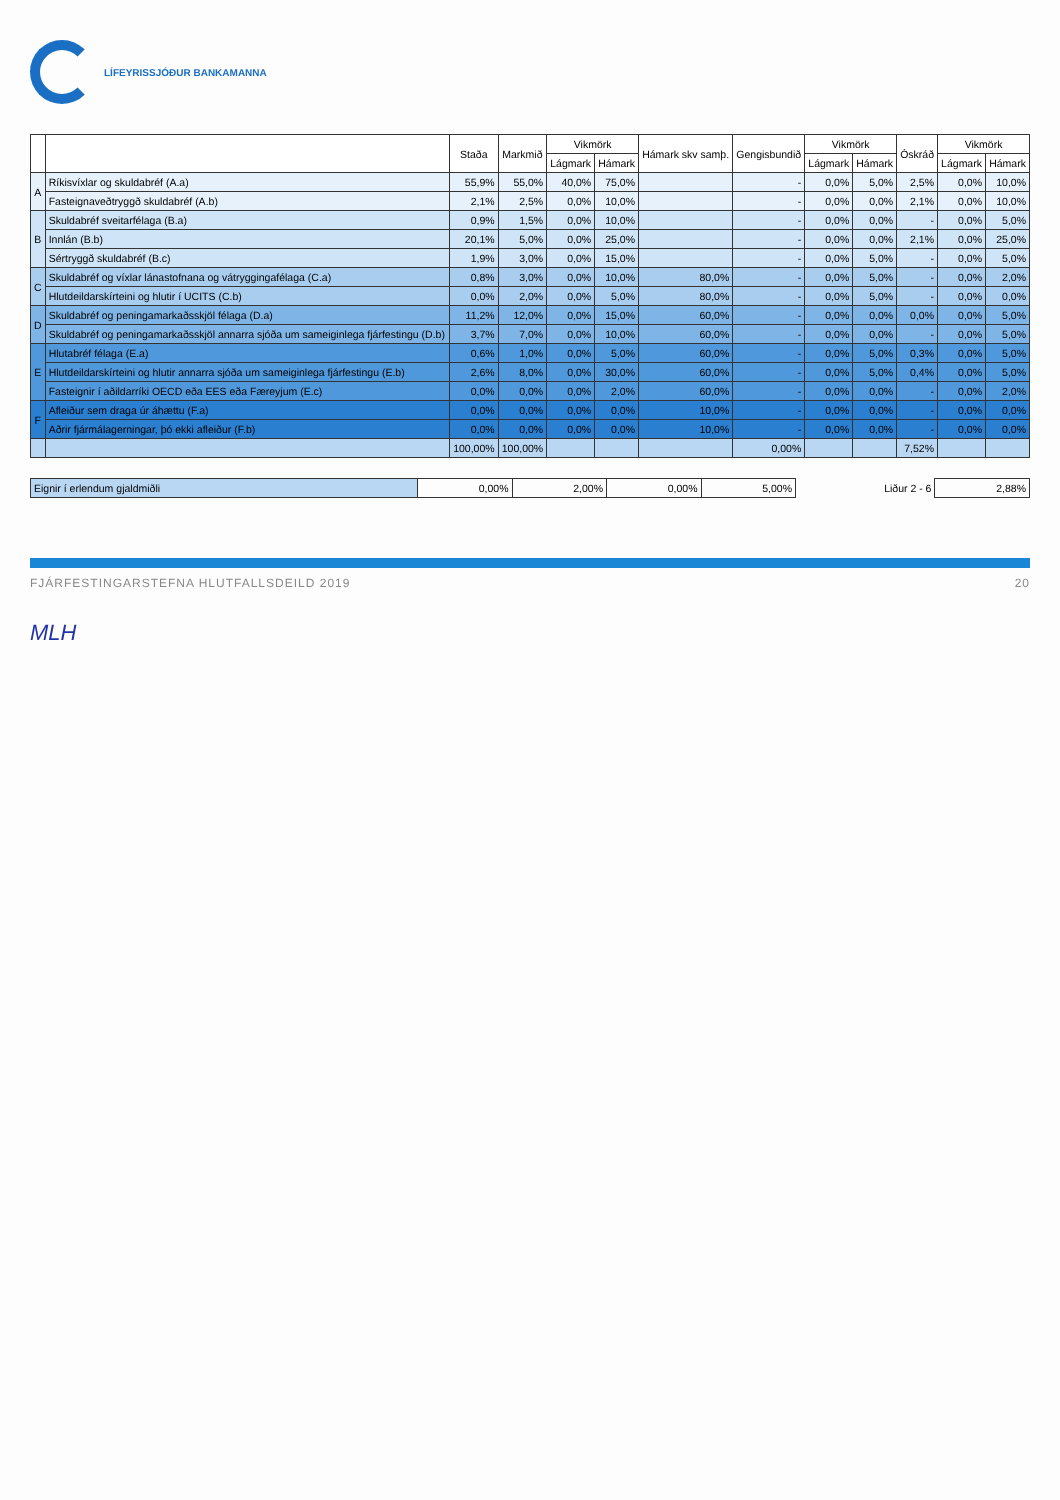LÍFEYRISSJÓÐUR BANKAMANNA
| | | Staða | Markmið | Vikmörk | | Hámark skv samþ. | Gengisbundið | Vikmörk | | Óskráð | Vikmörk | |
| --- | --- | --- | --- | --- | --- | --- | --- | --- | --- | --- | --- | --- |
| | | | | Lágmark | Hámark | | | Lágmark | Hámark | | Lágmark | Hámark |
| A | Ríkisvíxlar og skuldabréf (A.a) | 55,9% | 55,0% | 40,0% | 75,0% | | - | 0,0% | 5,0% | 2,5% | 0,0% | 10,0% |
| | Fasteignaveðtryggð skuldabréf (A.b) | 2,1% | 2,5% | 0,0% | 10,0% | | - | 0,0% | 0,0% | 2,1% | 0,0% | 10,0% |
| B | Skuldabréf sveitarfélaga (B.a) | 0,9% | 1,5% | 0,0% | 10,0% | | - | 0,0% | 0,0% | - | 0,0% | 5,0% |
| | Innlán (B.b) | 20,1% | 5,0% | 0,0% | 25,0% | | - | 0,0% | 0,0% | 2,1% | 0,0% | 25,0% |
| | Sértryggð skuldabréf (B.c) | 1,9% | 3,0% | 0,0% | 15,0% | | - | 0,0% | 5,0% | - | 0,0% | 5,0% |
| C | Skuldabréf og víxlar lánastofnana og vátryggingafélaga (C.a) | 0,8% | 3,0% | 0,0% | 10,0% | 80,0% | - | 0,0% | 5,0% | - | 0,0% | 2,0% |
| | Hlutdeildarskírteini og hlutir í UCITS (C.b) | 0,0% | 2,0% | 0,0% | 5,0% | 80,0% | - | 0,0% | 5,0% | - | 0,0% | 0,0% |
| D | Skuldabréf og peningamarkaðsskjöl félaga (D.a) | 11,2% | 12,0% | 0,0% | 15,0% | 60,0% | - | 0,0% | 0,0% | 0,0% | 0,0% | 5,0% |
| | Skuldabréf og peningamarkaðsskjöl annarra sjóða um sameiginlega fjárfestingu (D.b) | 3,7% | 7,0% | 0,0% | 10,0% | 60,0% | - | 0,0% | 0,0% | - | 0,0% | 5,0% |
| E | Hlutabréf félaga (E.a) | 0,6% | 1,0% | 0,0% | 5,0% | 60,0% | - | 0,0% | 5,0% | 0,3% | 0,0% | 5,0% |
| | Hlutdeildarskírteini og hlutir annarra sjóða um sameiginlega fjárfestingu (E.b) | 2,6% | 8,0% | 0,0% | 30,0% | 60,0% | - | 0,0% | 5,0% | 0,4% | 0,0% | 5,0% |
| | Fasteignir í aðildarríki OECD eða EES eða Færeyjum (E.c) | 0,0% | 0,0% | 0,0% | 2,0% | 60,0% | - | 0,0% | 0,0% | - | 0,0% | 2,0% |
| F | Afleiður sem draga úr áhættu (F.a) | 0,0% | 0,0% | 0,0% | 0,0% | 10,0% | - | 0,0% | 0,0% | - | 0,0% | 0,0% |
| | Aðrir fjármálagerningar, þó ekki afleiður (F.b) | 0,0% | 0,0% | 0,0% | 0,0% | 10,0% | - | 0,0% | 0,0% | - | 0,0% | 0,0% |
| | | 100,00% | 100,00% | | | | 0,00% | | | 7,52% | | |
| Eignir í erlendum gjaldmiðli | 0,00% | 2,00% | 0,00% | 5,00% | Liður 2 - 6 | 2,88% |
FJÁRFESTINGARSTEFNA HLUTFALLSDEILD 2019 20
MLH